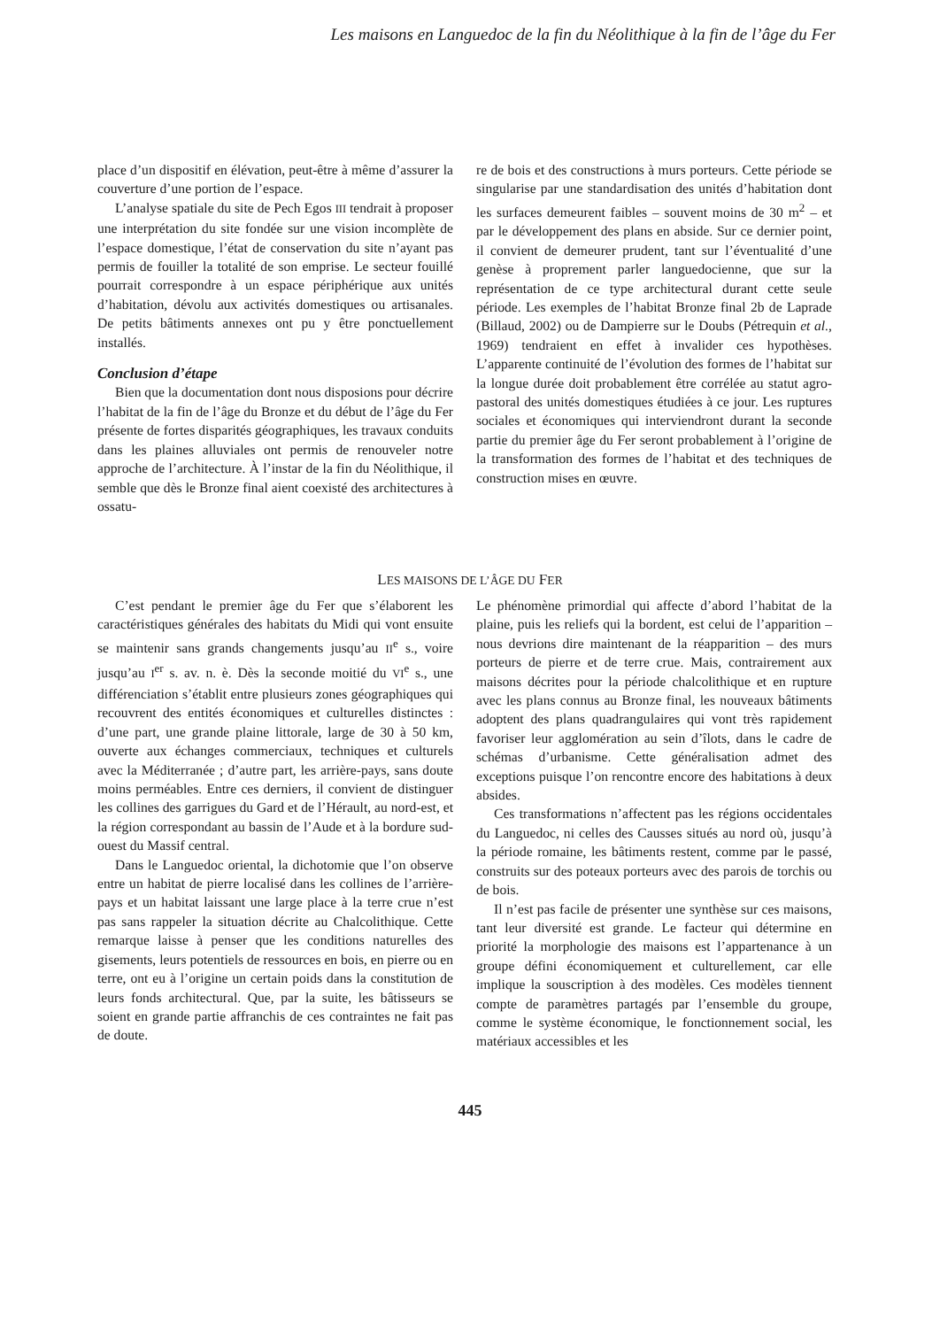Les maisons en Languedoc de la fin du Néolithique à la fin de l’âge du Fer
place d’un dispositif en élévation, peut-être à même d’assurer la couverture d’une portion de l’espace.
L’analyse spatiale du site de Pech Egos III tendrait à proposer une interprétation du site fondée sur une vision incomplète de l’espace domestique, l’état de conservation du site n’ayant pas permis de fouiller la totalité de son emprise. Le secteur fouillé pourrait correspondre à un espace périphérique aux unités d’habitation, dévolu aux activités domestiques ou artisanales. De petits bâtiments annexes ont pu y être ponctuellement installés.
Conclusion d’étape
Bien que la documentation dont nous disposions pour décrire l’habitat de la fin de l’âge du Bronze et du début de l’âge du Fer présente de fortes disparités géographiques, les travaux conduits dans les plaines alluviales ont permis de renouveler notre approche de l’architecture. À l’instar de la fin du Néolithique, il semble que dès le Bronze final aient coexisté des architectures à ossatu-
re de bois et des constructions à murs porteurs. Cette période se singularise par une standardisation des unités d’habitation dont les surfaces demeurent faibles – souvent moins de 30 m<sup>2</sup> – et par le développement des plans en abside. Sur ce dernier point, il convient de demeurer prudent, tant sur l’éventualité d’une genèse à proprement parler languedocienne, que sur la représentation de ce type architectural durant cette seule période. Les exemples de l’habitat Bronze final 2b de Laprade (Billaud, 2002) ou de Dampierre sur le Doubs (Pétrequin et al., 1969) tendraient en effet à invalider ces hypothèses. L’apparente continuité de l’évolution des formes de l’habitat sur la longue durée doit probablement être corrélée au statut agro-pastoral des unités domestiques étudiées à ce jour. Les ruptures sociales et économiques qui interviendront durant la seconde partie du premier âge du Fer seront probablement à l’origine de la transformation des formes de l’habitat et des techniques de construction mises en œuvre.
LES MAISONS DE L’ÂGE DU FER
C’est pendant le premier âge du Fer que s’élaborent les caractéristiques générales des habitats du Midi qui vont ensuite se maintenir sans grands changements jusqu’au II<sup>e</sup> s., voire jusqu’au I<sup>er</sup> s. av. n. è. Dès la seconde moitié du VI<sup>e</sup> s., une différenciation s’établit entre plusieurs zones géographiques qui recouvrent des entités économiques et culturelles distinctes : d’une part, une grande plaine littorale, large de 30 à 50 km, ouverte aux échanges commerciaux, techniques et culturels avec la Méditerranée ; d’autre part, les arrière-pays, sans doute moins perméables. Entre ces derniers, il convient de distinguer les collines des garrigues du Gard et de l’Hérault, au nord-est, et la région correspondant au bassin de l’Aude et à la bordure sud-ouest du Massif central.
Dans le Languedoc oriental, la dichotomie que l’on observe entre un habitat de pierre localisé dans les collines de l’arrière-pays et un habitat laissant une large place à la terre crue n’est pas sans rappeler la situation décrite au Chalcolithique. Cette remarque laisse à penser que les conditions naturelles des gisements, leurs potentiels de ressources en bois, en pierre ou en terre, ont eu à l’origine un certain poids dans la constitution de leurs fonds architectural. Que, par la suite, les bâtisseurs se soient en grande partie affranchis de ces contraintes ne fait pas de doute.
Le phénomène primordial qui affecte d’abord l’habitat de la plaine, puis les reliefs qui la bordent, est celui de l’apparition – nous devrions dire maintenant de la réapparition – des murs porteurs de pierre et de terre crue. Mais, contrairement aux maisons décrites pour la période chalcolithique et en rupture avec les plans connus au Bronze final, les nouveaux bâtiments adoptent des plans quadrangulaires qui vont très rapidement favoriser leur agglomération au sein d’îlots, dans le cadre de schémas d’urbanisme. Cette généralisation admet des exceptions puisque l’on rencontre encore des habitations à deux absides.
Ces transformations n’affectent pas les régions occidentales du Languedoc, ni celles des Causses situés au nord où, jusqu’à la période romaine, les bâtiments restent, comme par le passé, construits sur des poteaux porteurs avec des parois de torchis ou de bois.
Il n’est pas facile de présenter une synthèse sur ces maisons, tant leur diversité est grande. Le facteur qui détermine en priorité la morphologie des maisons est l’appartenance à un groupe défini économiquement et culturellement, car elle implique la souscription à des modèles. Ces modèles tiennent compte de paramètres partagés par l’ensemble du groupe, comme le système économique, le fonctionnement social, les matériaux accessibles et les
445